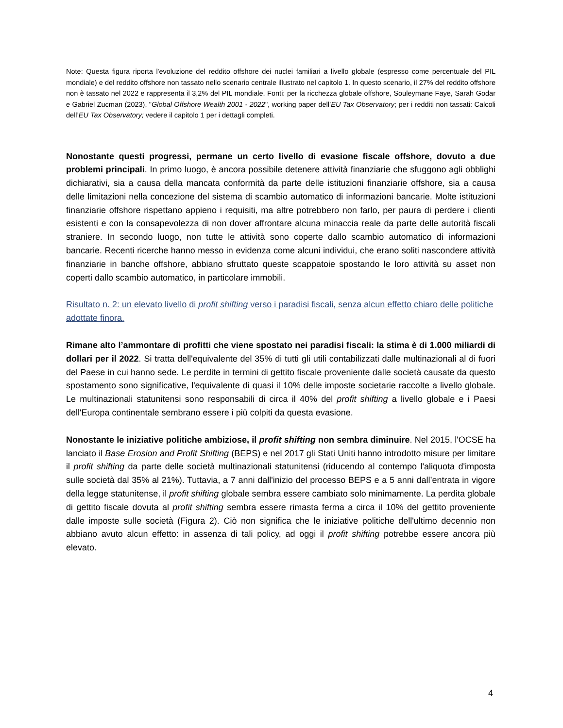Note: Questa figura riporta l'evoluzione del reddito offshore dei nuclei familiari a livello globale (espresso come percentuale del PIL mondiale) e del reddito offshore non tassato nello scenario centrale illustrato nel capitolo 1. In questo scenario, il 27% del reddito offshore non è tassato nel 2022 e rappresenta il 3,2% del PIL mondiale. Fonti: per la ricchezza globale offshore, Souleymane Faye, Sarah Godar e Gabriel Zucman (2023), "Global Offshore Wealth 2001 - 2022", working paper dell’EU Tax Observatory; per i redditi non tassati: Calcoli dell’EU Tax Observatory; vedere il capitolo 1 per i dettagli completi.
Nonostante questi progressi, permane un certo livello di evasione fiscale offshore, dovuto a due problemi principali. In primo luogo, è ancora possibile detenere attività finanziarie che sfuggono agli obblighi dichiarativi, sia a causa della mancata conformità da parte delle istituzioni finanziarie offshore, sia a causa delle limitazioni nella concezione del sistema di scambio automatico di informazioni bancarie. Molte istituzioni finanziarie offshore rispettano appieno i requisiti, ma altre potrebbero non farlo, per paura di perdere i clienti esistenti e con la consapevolezza di non dover affrontare alcuna minaccia reale da parte delle autorità fiscali straniere. In secondo luogo, non tutte le attività sono coperte dallo scambio automatico di informazioni bancarie. Recenti ricerche hanno messo in evidenza come alcuni individui, che erano soliti nascondere attività finanziarie in banche offshore, abbiano sfruttato queste scappatoie spostando le loro attività su asset non coperti dallo scambio automatico, in particolare immobili.
Risultato n. 2: un elevato livello di profit shifting verso i paradisi fiscali, senza alcun effetto chiaro delle politiche adottate finora.
Rimane alto l’ammontare di profitti che viene spostato nei paradisi fiscali: la stima è di 1.000 miliardi di dollari per il 2022. Si tratta dell'equivalente del 35% di tutti gli utili contabilizzati dalle multinazionali al di fuori del Paese in cui hanno sede. Le perdite in termini di gettito fiscale proveniente dalle società causate da questo spostamento sono significative, l'equivalente di quasi il 10% delle imposte societarie raccolte a livello globale. Le multinazionali statunitensi sono responsabili di circa il 40% del profit shifting a livello globale e i Paesi dell'Europa continentale sembrano essere i più colpiti da questa evasione.
Nonostante le iniziative politiche ambiziose, il profit shifting non sembra diminuire. Nel 2015, l'OCSE ha lanciato il Base Erosion and Profit Shifting (BEPS) e nel 2017 gli Stati Uniti hanno introdotto misure per limitare il profit shifting da parte delle società multinazionali statunitensi (riducendo al contempo l'aliquota d'imposta sulle società dal 35% al 21%). Tuttavia, a 7 anni dall'inizio del processo BEPS e a 5 anni dall’entrata in vigore della legge statunitense, il profit shifting globale sembra essere cambiato solo minimamente. La perdita globale di gettito fiscale dovuta al profit shifting sembra essere rimasta ferma a circa il 10% del gettito proveniente dalle imposte sulle società (Figura 2). Ciò non significa che le iniziative politiche dell'ultimo decennio non abbiano avuto alcun effetto: in assenza di tali policy, ad oggi il profit shifting potrebbe essere ancora più elevato.
4